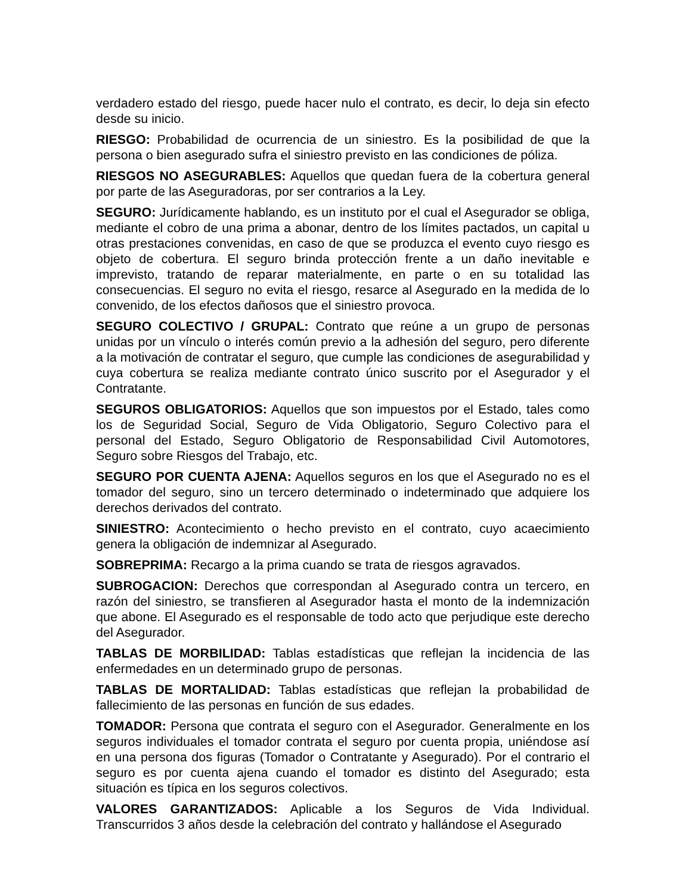verdadero estado del riesgo, puede hacer nulo el contrato, es decir, lo deja sin efecto desde su inicio.
RIESGO: Probabilidad de ocurrencia de un siniestro. Es la posibilidad de que la persona o bien asegurado sufra el siniestro previsto en las condiciones de póliza.
RIESGOS NO ASEGURABLES: Aquellos que quedan fuera de la cobertura general por parte de las Aseguradoras, por ser contrarios a la Ley.
SEGURO: Jurídicamente hablando, es un instituto por el cual el Asegurador se obliga, mediante el cobro de una prima a abonar, dentro de los límites pactados, un capital u otras prestaciones convenidas, en caso de que se produzca el evento cuyo riesgo es objeto de cobertura. El seguro brinda protección frente a un daño inevitable e imprevisto, tratando de reparar materialmente, en parte o en su totalidad las consecuencias. El seguro no evita el riesgo, resarce al Asegurado en la medida de lo convenido, de los efectos dañosos que el siniestro provoca.
SEGURO COLECTIVO / GRUPAL: Contrato que reúne a un grupo de personas unidas por un vínculo o interés común previo a la adhesión del seguro, pero diferente a la motivación de contratar el seguro, que cumple las condiciones de asegurabilidad y cuya cobertura se realiza mediante contrato único suscrito por el Asegurador y el Contratante.
SEGUROS OBLIGATORIOS: Aquellos que son impuestos por el Estado, tales como los de Seguridad Social, Seguro de Vida Obligatorio, Seguro Colectivo para el personal del Estado, Seguro Obligatorio de Responsabilidad Civil Automotores, Seguro sobre Riesgos del Trabajo, etc.
SEGURO POR CUENTA AJENA: Aquellos seguros en los que el Asegurado no es el tomador del seguro, sino un tercero determinado o indeterminado que adquiere los derechos derivados del contrato.
SINIESTRO: Acontecimiento o hecho previsto en el contrato, cuyo acaecimiento genera la obligación de indemnizar al Asegurado.
SOBREPRIMA: Recargo a la prima cuando se trata de riesgos agravados.
SUBROGACION: Derechos que correspondan al Asegurado contra un tercero, en razón del siniestro, se transfieren al Asegurador hasta el monto de la indemnización que abone. El Asegurado es el responsable de todo acto que perjudique este derecho del Asegurador.
TABLAS DE MORBILIDAD: Tablas estadísticas que reflejan la incidencia de las enfermedades en un determinado grupo de personas.
TABLAS DE MORTALIDAD: Tablas estadísticas que reflejan la probabilidad de fallecimiento de las personas en función de sus edades.
TOMADOR: Persona que contrata el seguro con el Asegurador. Generalmente en los seguros individuales el tomador contrata el seguro por cuenta propia, uniéndose así en una persona dos figuras (Tomador o Contratante y Asegurado). Por el contrario el seguro es por cuenta ajena cuando el tomador es distinto del Asegurado; esta situación es típica en los seguros colectivos.
VALORES GARANTIZADOS: Aplicable a los Seguros de Vida Individual. Transcurridos 3 años desde la celebración del contrato y hallándose el Asegurado